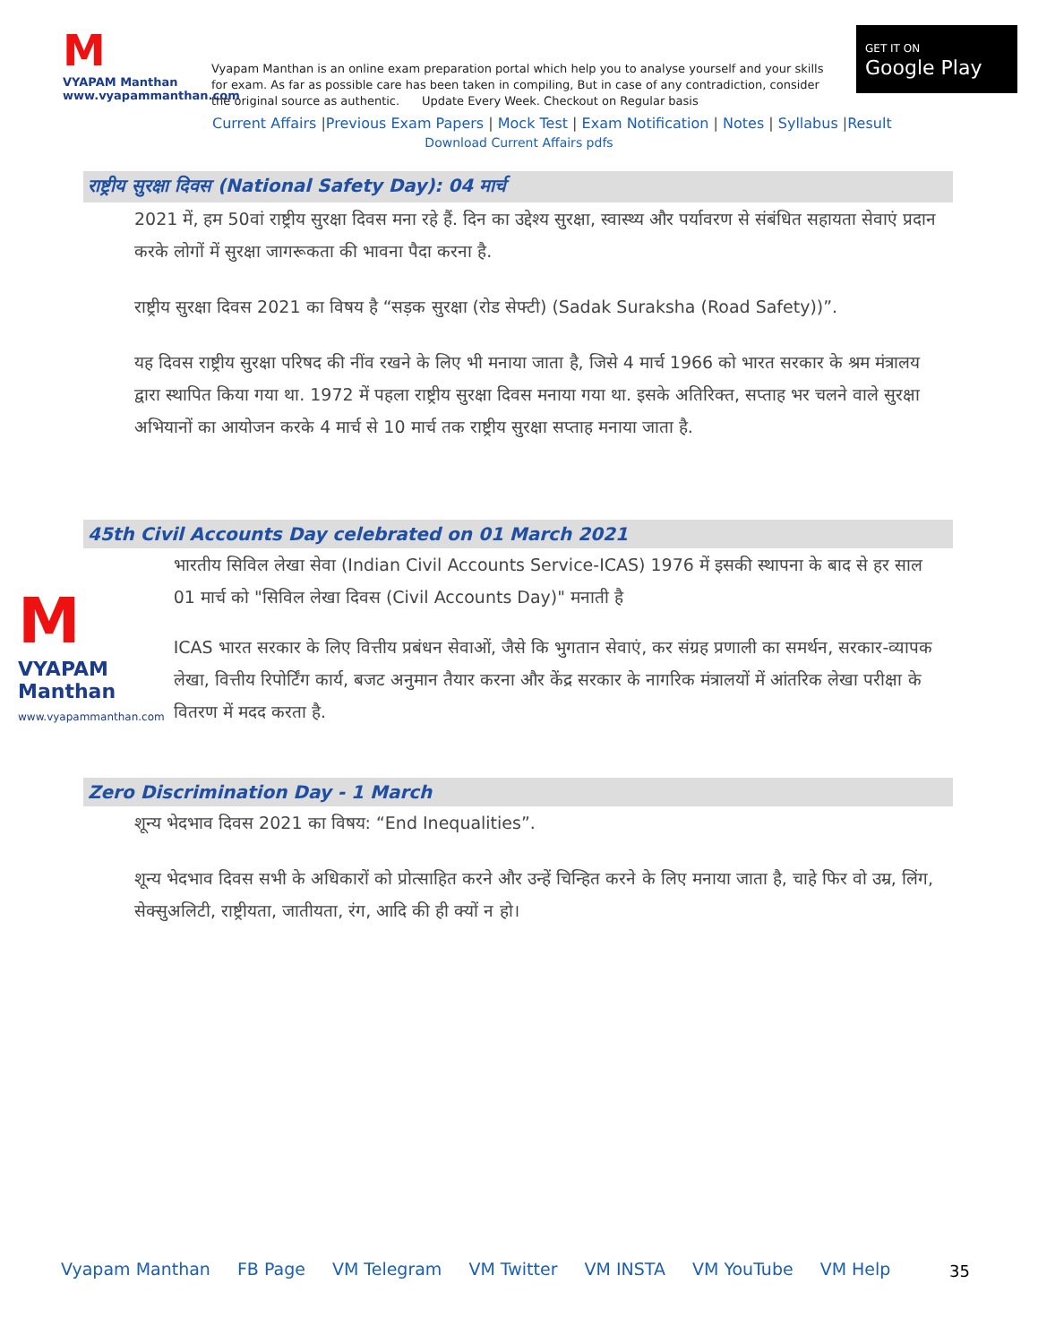M
VYAPAM Manthan
www.vyapammanthan.com
Vyapam Manthan is an online exam preparation portal which help you to analyse yourself and your skills for exam. As far as possible care has been taken in compiling, But in case of any contradiction, consider the original source as authentic. Update Every Week. Checkout on Regular basis
GET IT ON
Google Play
Current Affairs |Previous Exam Papers | Mock Test | Exam Notification | Notes | Syllabus |Result
Download Current Affairs pdfs
राष्ट्रीय सुरक्षा दिवस (National Safety Day): 04 मार्च
2021 में, हम 50वां राष्ट्रीय सुरक्षा दिवस मना रहे हैं. दिन का उद्देश्य सुरक्षा, स्वास्थ्य और पर्यावरण से संबंधित सहायता सेवाएं प्रदान करके लोगों में सुरक्षा जागरूकता की भावना पैदा करना है.
राष्ट्रीय सुरक्षा दिवस 2021 का विषय है “सड़क सुरक्षा (रोड सेफ्टी) (Sadak Suraksha (Road Safety))”.
यह दिवस राष्ट्रीय सुरक्षा परिषद की नींव रखने के लिए भी मनाया जाता है, जिसे 4 मार्च 1966 को भारत सरकार के श्रम मंत्रालय द्वारा स्थापित किया गया था. 1972 में पहला राष्ट्रीय सुरक्षा दिवस मनाया गया था. इसके अतिरिक्त, सप्ताह भर चलने वाले सुरक्षा अभियानों का आयोजन करके 4 मार्च से 10 मार्च तक राष्ट्रीय सुरक्षा सप्ताह मनाया जाता है.
45th Civil Accounts Day celebrated on 01 March 2021
M
VYAPAM Manthan
www.vyapammanthan.com
भारतीय सिविल लेखा सेवा (Indian Civil Accounts Service-ICAS) 1976 में इसकी स्थापना के बाद से हर साल 01 मार्च को "सिविल लेखा दिवस (Civil Accounts Day)" मनाती है
ICAS भारत सरकार के लिए वित्तीय प्रबंधन सेवाओं, जैसे कि भुगतान सेवाएं, कर संग्रह प्रणाली का समर्थन, सरकार-व्यापक लेखा, वित्तीय रिपोर्टिंग कार्य, बजट अनुमान तैयार करना और केंद्र सरकार के नागरिक मंत्रालयों में आंतरिक लेखा परीक्षा के वितरण में मदद करता है.
Zero Discrimination Day - 1 March
शून्य भेदभाव दिवस 2021 का विषय: “End Inequalities”.
शून्य भेदभाव दिवस सभी के अधिकारों को प्रोत्साहित करने और उन्हें चिन्हित करने के लिए मनाया जाता है, चाहे फिर वो उम्र, लिंग, सेक्सुअलिटी, राष्ट्रीयता, जातीयता, रंग, आदि की ही क्यों न हो।
Vyapam Manthan FB Page VM Telegram VM Twitter VM INSTA VM YouTube VM Help
35